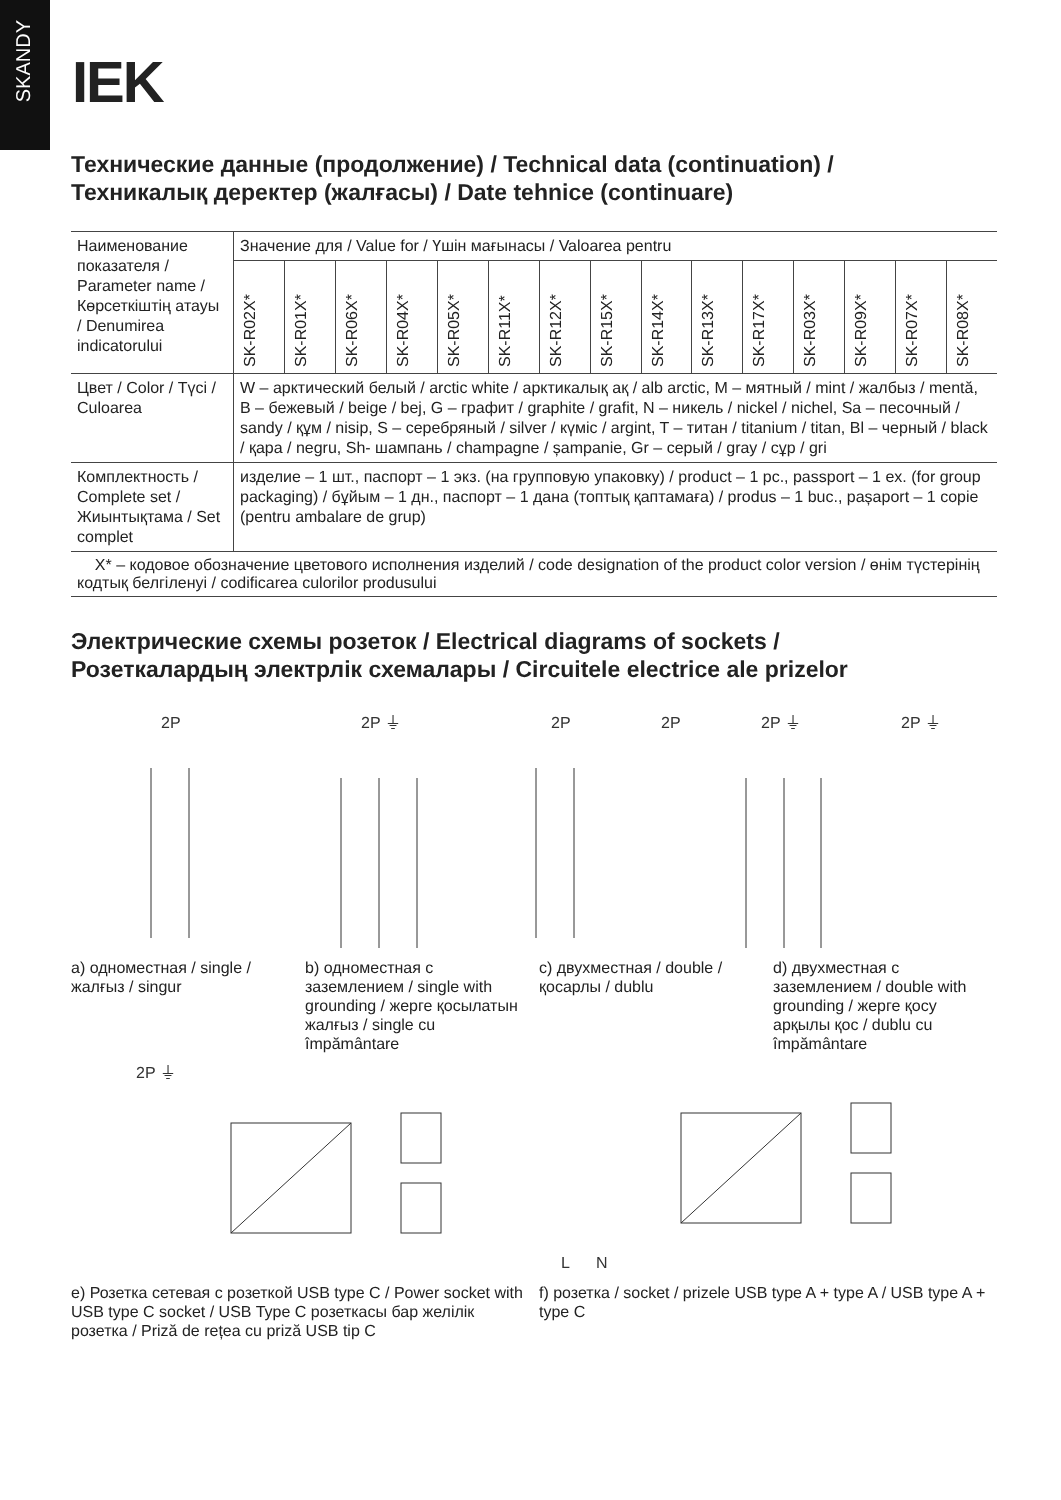SKANDY
IEK
Технические данные (продолжение) / Technical data (continuation) /
Техникалық деректер (жалғасы) / Date tehnice (continuare)
| Наименование показателя / Parameter name / Көрсеткіштің атауы / Denumirea indicatorului | Значение для / Value for / Үшін мағынасы / Valoarea pentru | | | | | | | | | | | | | | |
| | SK-R02X* | SK-R01X* | SK-R06X* | SK-R04X* | SK-R05X* | SK-R11X* | SK-R12X* | SK-R15X* | SK-R14X* | SK-R13X* | SK-R17X* | SK-R03X* | SK-R09X* | SK-R07X* | SK-R08X* |
| Цвет / Color / Түсі / Culoarea | W – арктический белый / arctic white / арктикалық ақ / alb arctic, M – мятный / mint / жалбыз / mentă, B – бежевый / beige / bej, G – графит / graphite / grafit, N – никель / nickel / nichel, Sa – песочный / sandy / құм / nisip, S – серебряный / silver / күміс / argint, T – титан / titanium / titan, Bl – черный / black / қара / negru, Sh- шампань / champagne / șampanie, Gr – серый / gray / сұр / gri | | | | | | | | | | | | | | |
| Комплектность / Complete set / Жиынтықтама / Set complet | изделие – 1 шт., паспорт – 1 экз. (на групповую упаковку) / product – 1 pc., passport – 1 ex. (for group packaging) / бұйым – 1 дн., паспорт – 1 дана (топтық қаптамаға) / produs – 1 buc., pașaport – 1 copie (pentru ambalare de grup) | | | | | | | | | | | | | | |
X* – кодовое обозначение цветового исполнения изделий / code designation of the product color version / өнім түстерінің кодтық белгіленуі / codificarea culorilor produsului
Электрические схемы розеток / Electrical diagrams of sockets /
Розеткалардың электрлік схемалары / Circuitele electrice ale prizelor
2P
2P ⏚
2P
2P
2P ⏚
2P ⏚
a) одноместная / single / жалғыз / singur
b) одноместная с заземлением / single with grounding / жерге қосылатын жалғыз / single cu împământare
c) двухместная / double / қосарлы / dublu
d) двухместная с заземлением / double with grounding / жерге қосу арқылы қос / dublu cu împământare
2P ⏚
L
N
e) Розетка сетевая с розеткой USB type C / Power socket with USB type C socket / USB Type C розеткасы бар желілік розетка / Priză de rețea cu priză USB tip C
f) розетка / socket / prizele USB type A + type A / USB type A + type C